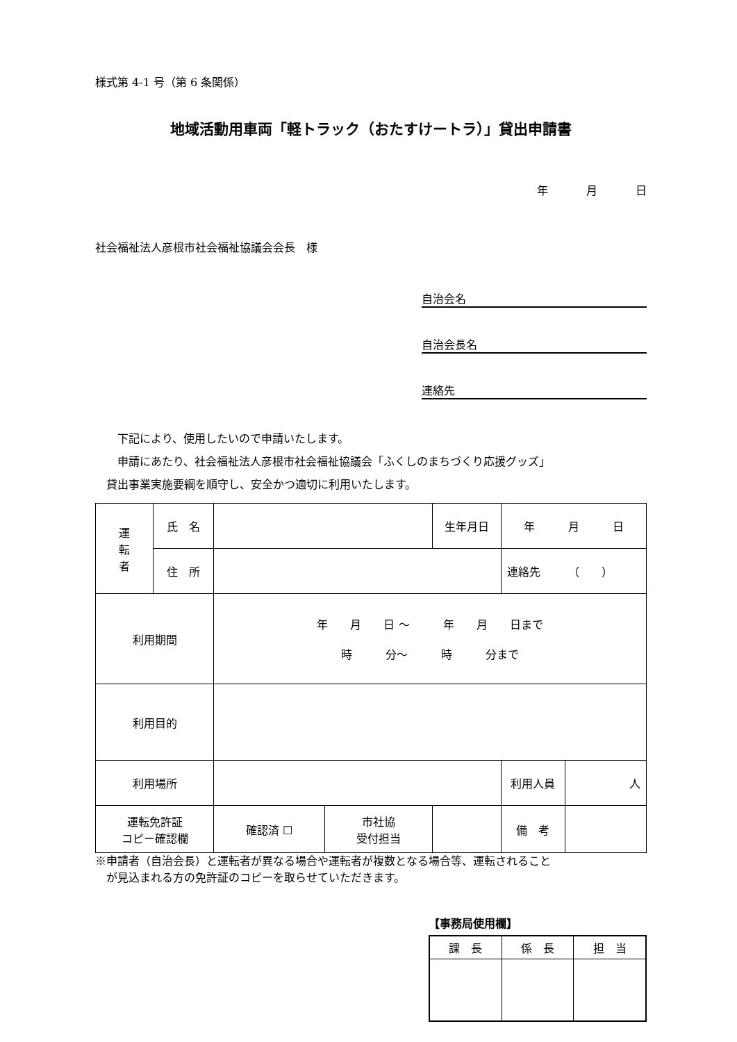様式第 4-1 号（第 6 条関係）
地域活動用車両「軽トラック（おたすけートラ）」貸出申請書
年 月 日
社会福祉法人彦根市社会福祉協議会会長　様
自治会名
自治会長名
連絡先
　　下記により、使用したいので申請いたします。
　　申請にあたり、社会福祉法人彦根市社会福祉協議会「ふくしのまちづくり応援グッズ」
　貸出事業実施要綱を順守し、安全かつ適切に利用いたします。
| 運 転 者 | 氏 名 | | | 生年月日 | 年 月 日 | |
| | 住 所 | | | | 連絡先 （ ） | |
| 利用期間 | | 年 月 日 ～ 年 月 日まで 時 分～ 時 分まで | | | | |
| 利用目的 | | | | | | |
| 利用場所 | | | | | 利用人員 | 人 |
| 運転免許証 コピー確認欄 | | 確認済 ☐ | 市社協 受付担当 | | 備 考 | |
※申請者（自治会長）と運転者が異なる場合や運転者が複数となる場合等、運転されること
　が見込まれる方の免許証のコピーを取らせていただきます。
【事務局使用欄】
| 課 長 | 係 長 | 担 当 |